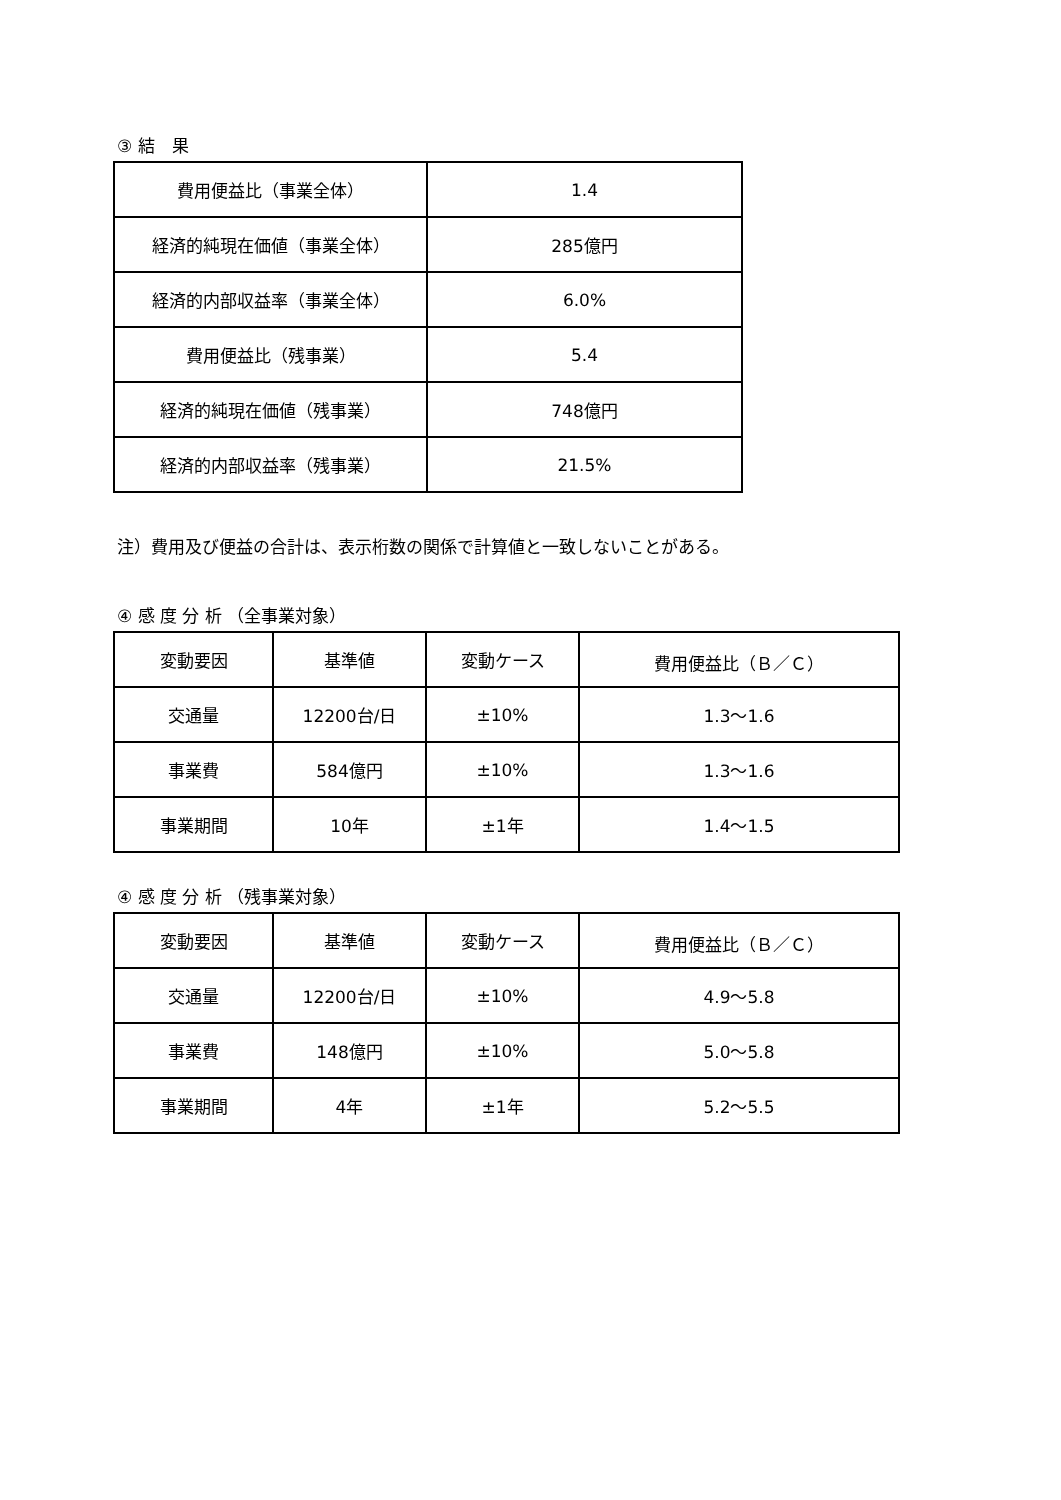③ 結　果
| 費用便益比（事業全体） | 1.4 |
| 経済的純現在価値（事業全体） | 285億円 |
| 経済的内部収益率（事業全体） | 6.0% |
| 費用便益比（残事業） | 5.4 |
| 経済的純現在価値（残事業） | 748億円 |
| 経済的内部収益率（残事業） | 21.5% |
注）費用及び便益の合計は、表示桁数の関係で計算値と一致しないことがある。
④ 感 度 分 析 （全事業対象）
| 変動要因 | 基準値 | 変動ケース | 費用便益比（Ｂ／Ｃ） |
| 交通量 | 12200台/日 | ±10% | 1.3～1.6 |
| 事業費 | 584億円 | ±10% | 1.3～1.6 |
| 事業期間 | 10年 | ±1年 | 1.4～1.5 |
④ 感 度 分 析 （残事業対象）
| 変動要因 | 基準値 | 変動ケース | 費用便益比（Ｂ／Ｃ） |
| 交通量 | 12200台/日 | ±10% | 4.9～5.8 |
| 事業費 | 148億円 | ±10% | 5.0～5.8 |
| 事業期間 | 4年 | ±1年 | 5.2～5.5 |